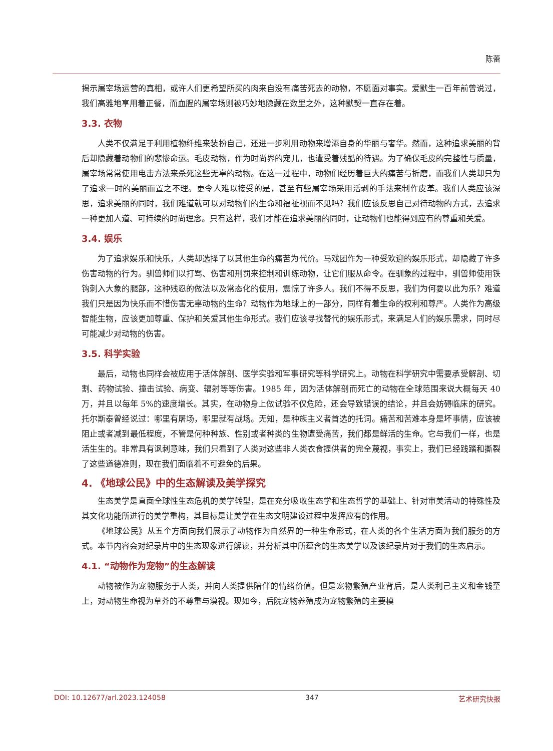陈蕾
揭示屠宰场运营的真相，或许人们更希望所买的肉来自没有痛苦死去的动物，不愿面对事实。爱默生一百年前曾说过，我们高雅地享用着正餐，而血腥的屠宰场则被巧妙地隐藏在数里之外，这种默契一直存在着。
3.3. 衣物
人类不仅满足于利用植物纤维来装扮自己，还进一步利用动物来增添自身的华丽与奢华。然而，这种追求美丽的背后却隐藏着动物们的悲惨命运。毛皮动物，作为时尚界的宠儿，也遭受着残酷的待遇。为了确保毛皮的完整性与质量，屠宰场常常使用电击方法来杀死这些无辜的动物。在这一过程中，动物们经历着巨大的痛苦与折磨，而我们人类却只为了追求一时的美丽而置之不理。更令人难以接受的是，甚至有些屠宰场采用活剥的手法来制作皮革。我们人类应该深思，追求美丽的同时，我们难道就可以对动物们的生命和福祉视而不见吗？我们应该反思自己对待动物的方式，去追求一种更加人道、可持续的时尚理念。只有这样，我们才能在追求美丽的同时，让动物们也能得到应有的尊重和关爱。
3.4. 娱乐
为了追求娱乐和快乐，人类却选择了以其他生命的痛苦为代价。马戏团作为一种受欢迎的娱乐形式，却隐藏了许多伤害动物的行为。驯兽师们以打骂、伤害和刑罚来控制和训练动物，让它们服从命令。在驯象的过程中，驯兽师使用铁钩刺入大象的腿部，这种残忍的做法以及常态化的使用，震惊了许多人。我们不得不反思，我们为何要以此为乐？难道我们只是因为快乐而不惜伤害无辜动物的生命？动物作为地球上的一部分，同样有着生命的权利和尊严。人类作为高级智能生物，应该更加尊重、保护和关爱其他生命形式。我们应该寻找替代的娱乐形式，来满足人们的娱乐需求，同时尽可能减少对动物的伤害。
3.5. 科学实验
最后，动物也同样会被应用于活体解剖、医学实验和军事研究等科学研究上。动物在科学研究中需要承受解剖、切割、药物试验、撞击试验、病变、辐射等等伤害。1985 年，因为活体解剖而死亡的动物在全球范围来说大概每天 40 万，并且以每年 5%的速度增长。其实，在动物身上做试验不仅危险，还会导致错误的结论，并且会妨碍临床的研究。托尔斯泰曾经说过：哪里有屠场，哪里就有战场。无知，是种族主义者首选的托词。痛苦和苦难本身是坏事情，应该被阻止或者减到最低程度，不管是何种种族、性别或者种类的生物遭受痛苦，我们都是鲜活的生命。它与我们一样，也是活生生的。非常具有讽刺意味，我们只看到了人类对这些非人类衣食提供者的完全蔑视，事实上，我们已经践踏和撕裂了这些道德准则，现在我们面临着不可避免的后果。
4. 《地球公民》中的生态解读及美学探究
生态美学是直面全球性生态危机的美学转型，是在充分吸收生态学和生态哲学的基础上、针对审美活动的特殊性及其文化功能所进行的美学重构，其目标是让美学在生态文明建设过程中发挥应有的作用。
《地球公民》从五个方面向我们展示了动物作为自然界的一种生命形式，在人类的各个生活方面为我们服务的方式。本节内容会对纪录片中的生态现象进行解读，并分析其中所蕴含的生态美学以及该纪录片对于我们的生态启示。
4.1. “动物作为宠物”的生态解读
动物被作为宠物服务于人类，并向人类提供陪伴的情绪价值。但是宠物繁殖产业背后，是人类利己主义和金钱至上，对动物生命视为草芥的不尊重与漠视。现如今，后院宠物养殖成为宠物繁殖的主要模
DOI: 10.12677/arl.2023.124058 347 艺术研究快报